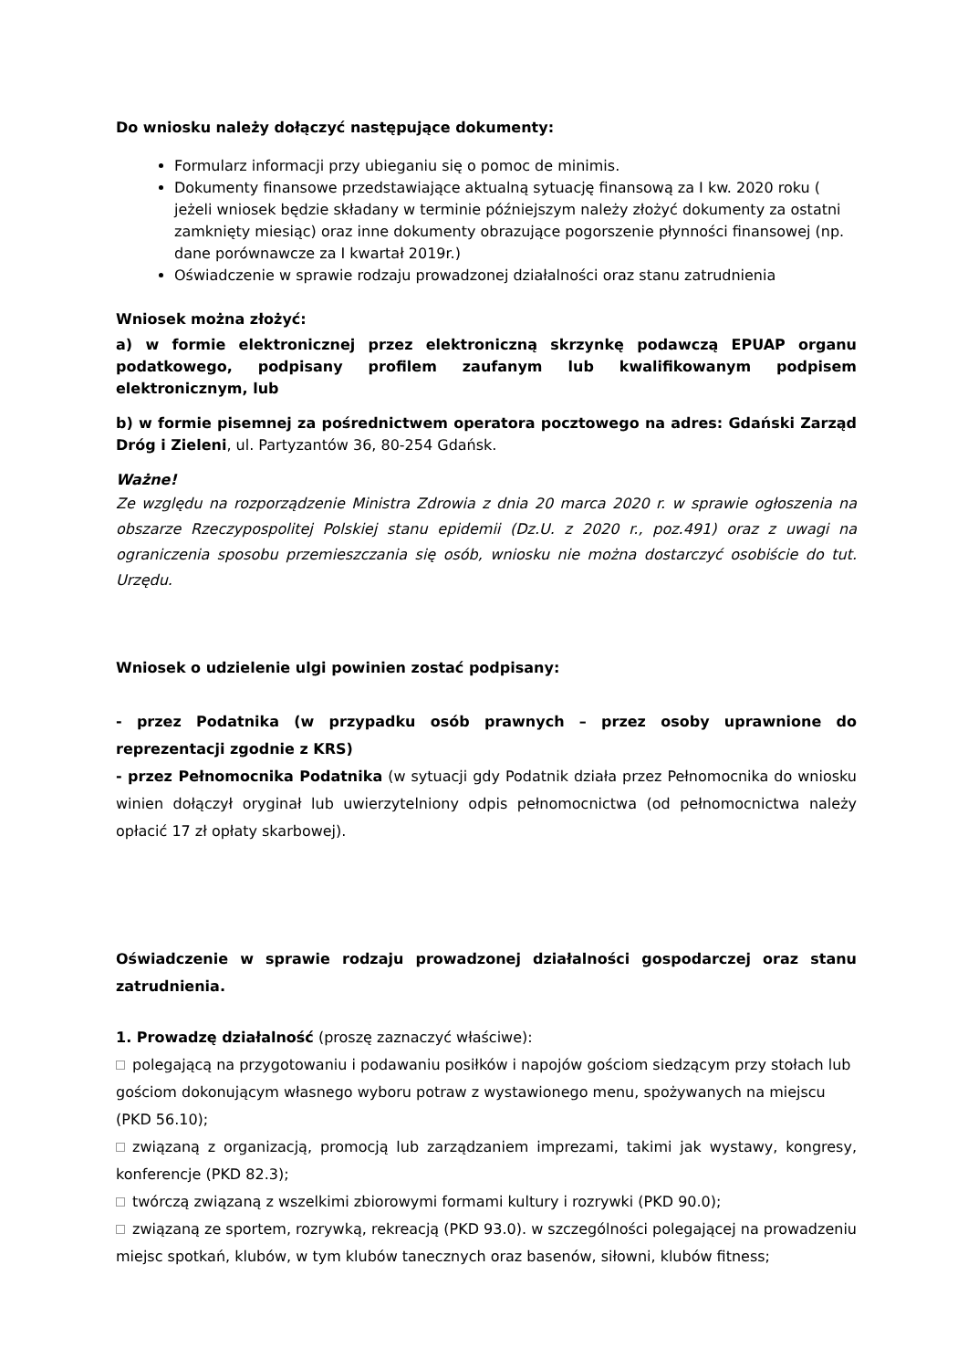Do wniosku należy dołączyć następujące dokumenty:
Formularz informacji przy ubieganiu się o pomoc de minimis.
Dokumenty finansowe przedstawiające aktualną sytuację finansową za I kw. 2020 roku ( jeżeli wniosek będzie składany w terminie późniejszym należy złożyć dokumenty za ostatni zamknięty miesiąc) oraz inne dokumenty obrazujące pogorszenie płynności finansowej (np. dane porównawcze za I kwartał 2019r.)
Oświadczenie w sprawie rodzaju prowadzonej działalności oraz stanu zatrudnienia
Wniosek można złożyć:
a) w formie elektronicznej przez elektroniczną skrzynkę podawczą EPUAP organu podatkowego, podpisany profilem zaufanym lub kwalifikowanym podpisem elektronicznym, lub
b) w formie pisemnej za pośrednictwem operatora pocztowego na adres: Gdański Zarząd Dróg i Zieleni, ul. Partyzantów 36, 80-254 Gdańsk.
Ważne!
Ze względu na rozporządzenie Ministra Zdrowia z dnia 20 marca 2020 r. w sprawie ogłoszenia na obszarze Rzeczypospolitej Polskiej stanu epidemii (Dz.U. z 2020 r., poz.491) oraz z uwagi na ograniczenia sposobu przemieszczania się osób, wniosku nie można dostarczyć osobiście do tut. Urzędu.
Wniosek o udzielenie ulgi powinien zostać podpisany:
- przez Podatnika (w przypadku osób prawnych – przez osoby uprawnione do reprezentacji zgodnie z KRS)
- przez Pełnomocnika Podatnika (w sytuacji gdy Podatnik działa przez Pełnomocnika do wniosku winien dołączył oryginał lub uwierzytelniony odpis pełnomocnictwa (od pełnomocnictwa należy opłacić 17 zł opłaty skarbowej).
Oświadczenie w sprawie rodzaju prowadzonej działalności gospodarczej oraz stanu zatrudnienia.
1. Prowadzę działalność (proszę zaznaczyć właściwe):
polegającą na przygotowaniu i podawaniu posiłków i napojów gościom siedzącym przy stołach lub gościom dokonującym własnego wyboru potraw z wystawionego menu, spożywanych na miejscu (PKD 56.10);
związaną z organizacją, promocją lub zarządzaniem imprezami, takimi jak wystawy, kongresy, konferencje (PKD 82.3);
twórczą związaną z wszelkimi zbiorowymi formami kultury i rozrywki (PKD 90.0);
związaną ze sportem, rozrywką, rekreacją (PKD 93.0). w szczególności polegającej na prowadzeniu miejsc spotkań, klubów, w tym klubów tanecznych oraz basenów, siłowni, klubów fitness;